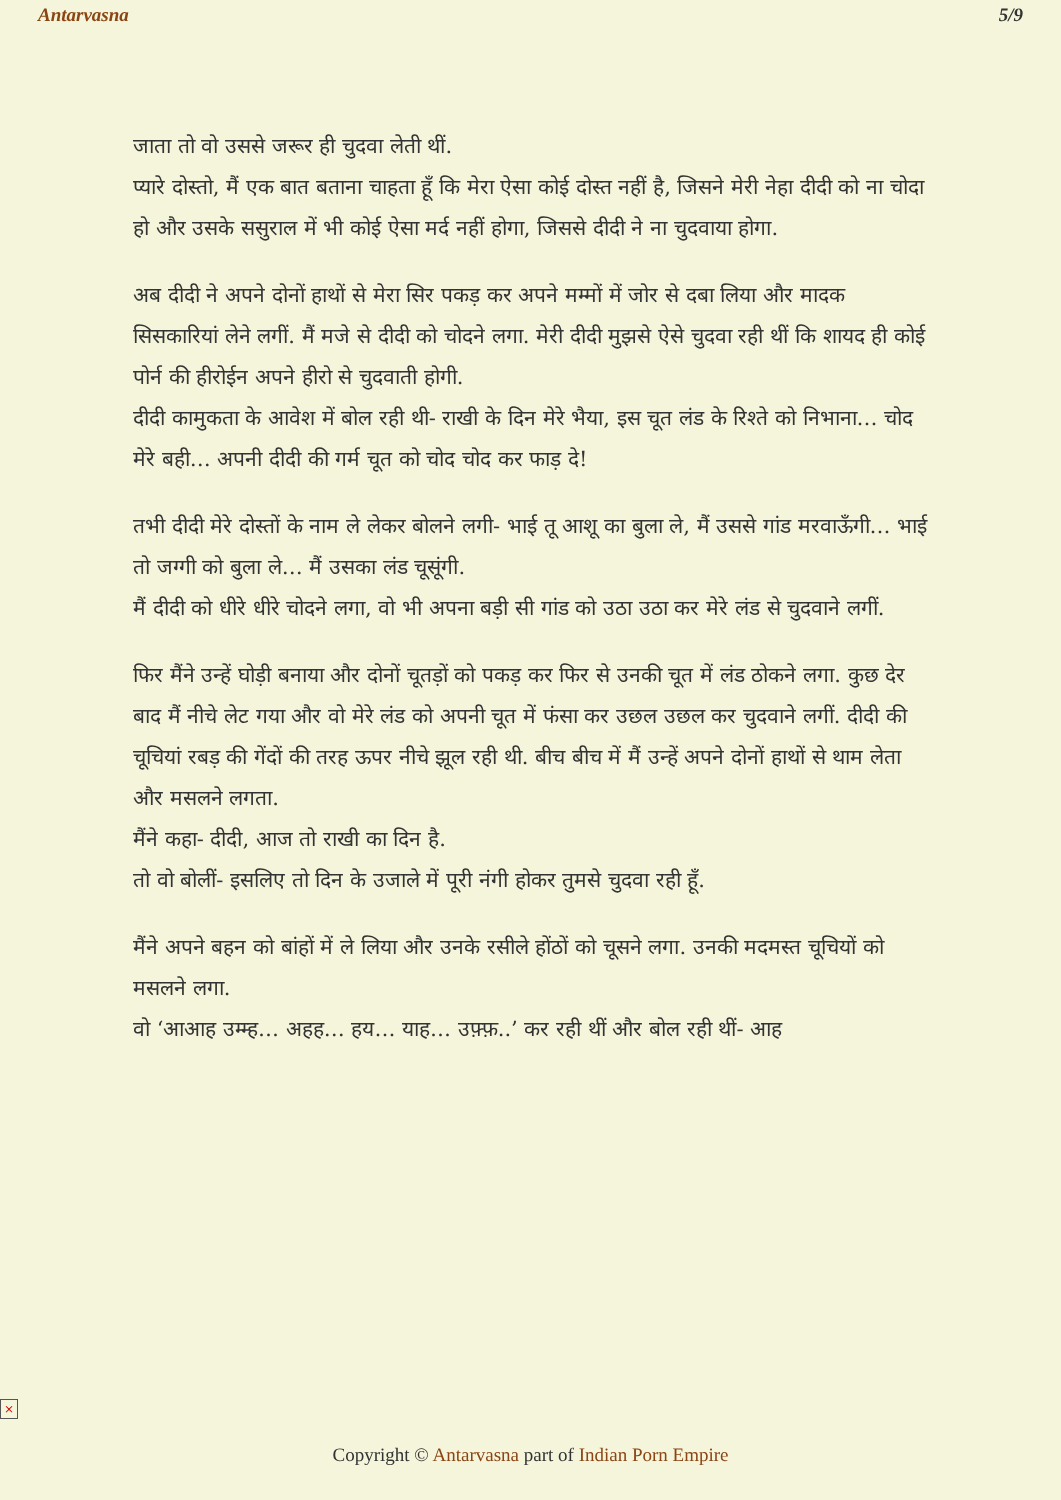Antarvasna 5/9
जाता तो वो उससे जरूर ही चुदवा लेती थीं.
प्यारे दोस्तो, मैं एक बात बताना चाहता हूँ कि मेरा ऐसा कोई दोस्त नहीं है, जिसने मेरी नेहा दीदी को ना चोदा हो और उसके ससुराल में भी कोई ऐसा मर्द नहीं होगा, जिससे दीदी ने ना चुदवाया होगा.
अब दीदी ने अपने दोनों हाथों से मेरा सिर पकड़ कर अपने मम्मों में जोर से दबा लिया और मादक सिसकारियां लेने लगीं. मैं मजे से दीदी को चोदने लगा. मेरी दीदी मुझसे ऐसे चुदवा रही थीं कि शायद ही कोई पोर्न की हीरोईन अपने हीरो से चुदवाती होगी.
दीदी कामुकता के आवेश में बोल रही थी- राखी के दिन मेरे भैया, इस चूत लंड के रिश्ते को निभाना… चोद मेरे बही… अपनी दीदी की गर्म चूत को चोद चोद कर फाड़ दे!
तभी दीदी मेरे दोस्तों के नाम ले लेकर बोलने लगी- भाई तू आशू का बुला ले, मैं उससे गांड मरवाऊँगी… भाई तो जग्गी को बुला ले… मैं उसका लंड चूसूंगी.
मैं दीदी को धीरे धीरे चोदने लगा, वो भी अपना बड़ी सी गांड को उठा उठा कर मेरे लंड से चुदवाने लगीं.
फिर मैंने उन्हें घोड़ी बनाया और दोनों चूतड़ों को पकड़ कर फिर से उनकी चूत में लंड ठोकने लगा. कुछ देर बाद मैं नीचे लेट गया और वो मेरे लंड को अपनी चूत में फंसा कर उछल उछल कर चुदवाने लगीं. दीदी की चूचियां रबड़ की गेंदों की तरह ऊपर नीचे झूल रही थी. बीच बीच में मैं उन्हें अपने दोनों हाथों से थाम लेता और मसलने लगता.
मैंने कहा- दीदी, आज तो राखी का दिन है.
तो वो बोलीं- इसलिए तो दिन के उजाले में पूरी नंगी होकर तुमसे चुदवा रही हूँ.
मैंने अपने बहन को बांहों में ले लिया और उनके रसीले होंठों को चूसने लगा. उनकी मदमस्त चूचियों को मसलने लगा.
वो ‘आआह उम्म्ह… अहह… हय… याह… उफ़्फ़..’ कर रही थीं और बोल रही थीं- आह
×
Copyright © Antarvasna part of Indian Porn Empire